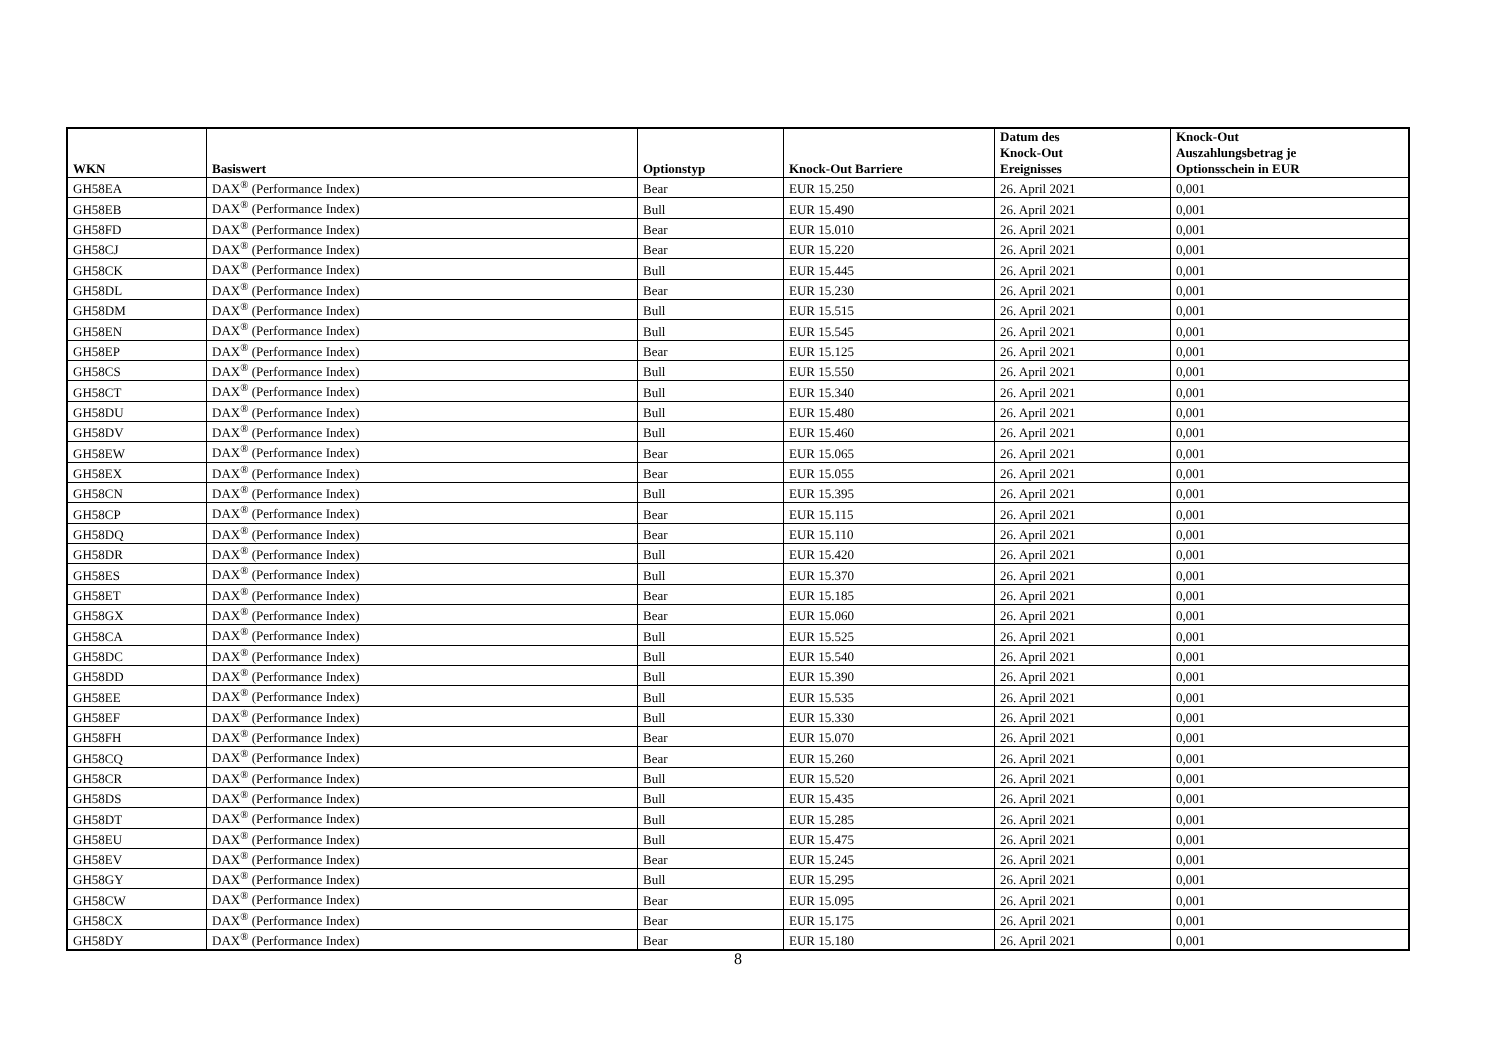| WKN | Basiswert | Optionstyp | Knock-Out Barriere | Datum des Knock-Out Ereignisses | Knock-Out Auszahlungsbetrag je Optionsschein in EUR |
| --- | --- | --- | --- | --- | --- |
| GH58EA | DAX<sup>®</sup> (Performance Index) | Bear | EUR 15.250 | 26. April 2021 | 0,001 |
| GH58EB | DAX<sup>®</sup> (Performance Index) | Bull | EUR 15.490 | 26. April 2021 | 0,001 |
| GH58FD | DAX<sup>®</sup> (Performance Index) | Bear | EUR 15.010 | 26. April 2021 | 0,001 |
| GH58CJ | DAX<sup>®</sup> (Performance Index) | Bear | EUR 15.220 | 26. April 2021 | 0,001 |
| GH58CK | DAX<sup>®</sup> (Performance Index) | Bull | EUR 15.445 | 26. April 2021 | 0,001 |
| GH58DL | DAX<sup>®</sup> (Performance Index) | Bear | EUR 15.230 | 26. April 2021 | 0,001 |
| GH58DM | DAX<sup>®</sup> (Performance Index) | Bull | EUR 15.515 | 26. April 2021 | 0,001 |
| GH58EN | DAX<sup>®</sup> (Performance Index) | Bull | EUR 15.545 | 26. April 2021 | 0,001 |
| GH58EP | DAX<sup>®</sup> (Performance Index) | Bear | EUR 15.125 | 26. April 2021 | 0,001 |
| GH58CS | DAX<sup>®</sup> (Performance Index) | Bull | EUR 15.550 | 26. April 2021 | 0,001 |
| GH58CT | DAX<sup>®</sup> (Performance Index) | Bull | EUR 15.340 | 26. April 2021 | 0,001 |
| GH58DU | DAX<sup>®</sup> (Performance Index) | Bull | EUR 15.480 | 26. April 2021 | 0,001 |
| GH58DV | DAX<sup>®</sup> (Performance Index) | Bull | EUR 15.460 | 26. April 2021 | 0,001 |
| GH58EW | DAX<sup>®</sup> (Performance Index) | Bear | EUR 15.065 | 26. April 2021 | 0,001 |
| GH58EX | DAX<sup>®</sup> (Performance Index) | Bear | EUR 15.055 | 26. April 2021 | 0,001 |
| GH58CN | DAX<sup>®</sup> (Performance Index) | Bull | EUR 15.395 | 26. April 2021 | 0,001 |
| GH58CP | DAX<sup>®</sup> (Performance Index) | Bear | EUR 15.115 | 26. April 2021 | 0,001 |
| GH58DQ | DAX<sup>®</sup> (Performance Index) | Bear | EUR 15.110 | 26. April 2021 | 0,001 |
| GH58DR | DAX<sup>®</sup> (Performance Index) | Bull | EUR 15.420 | 26. April 2021 | 0,001 |
| GH58ES | DAX<sup>®</sup> (Performance Index) | Bull | EUR 15.370 | 26. April 2021 | 0,001 |
| GH58ET | DAX<sup>®</sup> (Performance Index) | Bear | EUR 15.185 | 26. April 2021 | 0,001 |
| GH58GX | DAX<sup>®</sup> (Performance Index) | Bear | EUR 15.060 | 26. April 2021 | 0,001 |
| GH58CA | DAX<sup>®</sup> (Performance Index) | Bull | EUR 15.525 | 26. April 2021 | 0,001 |
| GH58DC | DAX<sup>®</sup> (Performance Index) | Bull | EUR 15.540 | 26. April 2021 | 0,001 |
| GH58DD | DAX<sup>®</sup> (Performance Index) | Bull | EUR 15.390 | 26. April 2021 | 0,001 |
| GH58EE | DAX<sup>®</sup> (Performance Index) | Bull | EUR 15.535 | 26. April 2021 | 0,001 |
| GH58EF | DAX<sup>®</sup> (Performance Index) | Bull | EUR 15.330 | 26. April 2021 | 0,001 |
| GH58FH | DAX<sup>®</sup> (Performance Index) | Bear | EUR 15.070 | 26. April 2021 | 0,001 |
| GH58CQ | DAX<sup>®</sup> (Performance Index) | Bear | EUR 15.260 | 26. April 2021 | 0,001 |
| GH58CR | DAX<sup>®</sup> (Performance Index) | Bull | EUR 15.520 | 26. April 2021 | 0,001 |
| GH58DS | DAX<sup>®</sup> (Performance Index) | Bull | EUR 15.435 | 26. April 2021 | 0,001 |
| GH58DT | DAX<sup>®</sup> (Performance Index) | Bull | EUR 15.285 | 26. April 2021 | 0,001 |
| GH58EU | DAX<sup>®</sup> (Performance Index) | Bull | EUR 15.475 | 26. April 2021 | 0,001 |
| GH58EV | DAX<sup>®</sup> (Performance Index) | Bear | EUR 15.245 | 26. April 2021 | 0,001 |
| GH58GY | DAX<sup>®</sup> (Performance Index) | Bull | EUR 15.295 | 26. April 2021 | 0,001 |
| GH58CW | DAX<sup>®</sup> (Performance Index) | Bear | EUR 15.095 | 26. April 2021 | 0,001 |
| GH58CX | DAX<sup>®</sup> (Performance Index) | Bear | EUR 15.175 | 26. April 2021 | 0,001 |
| GH58DY | DAX<sup>®</sup> (Performance Index) | Bear | EUR 15.180 | 26. April 2021 | 0,001 |
8